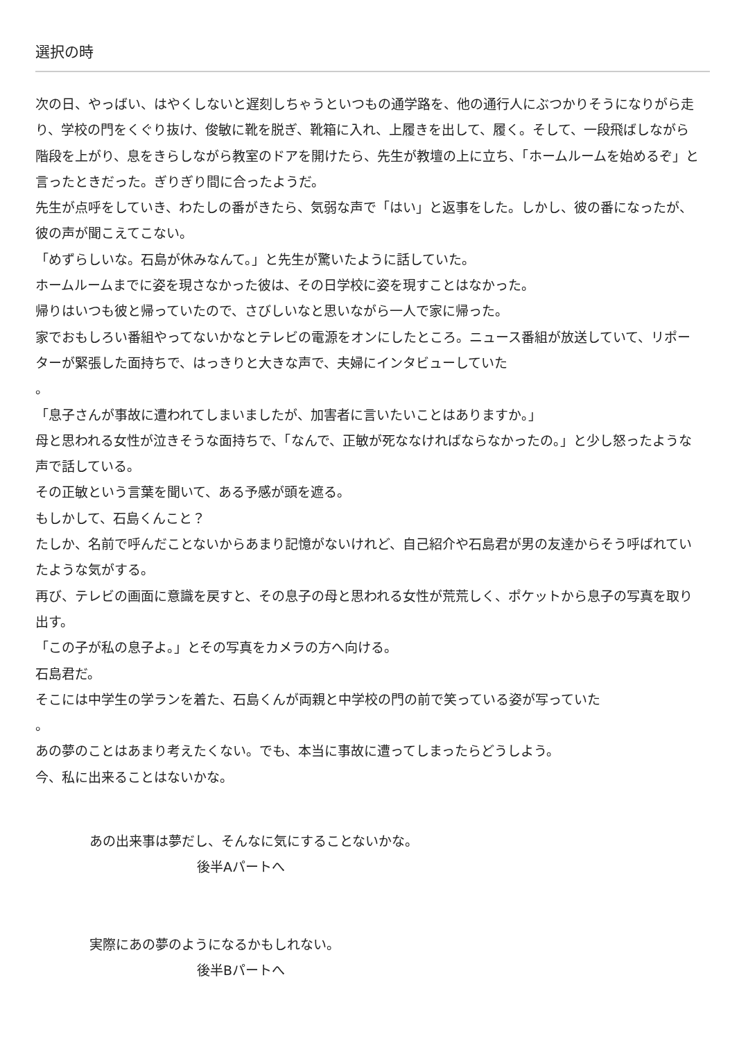選択の時
次の日、やっばい、はやくしないと遅刻しちゃうといつもの通学路を、他の通行人にぶつかりそうになりがら走り、学校の門をくぐり抜け、俊敏に靴を脱ぎ、靴箱に入れ、上履きを出して、履く。そして、一段飛ばしながら階段を上がり、息をきらしながら教室のドアを開けたら、先生が教壇の上に立ち、「ホームルームを始めるぞ」と言ったときだった。ぎりぎり間に合ったようだ。
先生が点呼をしていき、わたしの番がきたら、気弱な声で「はい」と返事をした。しかし、彼の番になったが、彼の声が聞こえてこない。
「めずらしいな。石島が休みなんて。」と先生が驚いたように話していた。
ホームルームまでに姿を現さなかった彼は、その日学校に姿を現すことはなかった。
帰りはいつも彼と帰っていたので、さびしいなと思いながら一人で家に帰った。
家でおもしろい番組やってないかなとテレビの電源をオンにしたところ。ニュース番組が放送していて、リポーターが緊張した面持ちで、はっきりと大きな声で、夫婦にインタビューしていた
。
「息子さんが事故に遭われてしまいましたが、加害者に言いたいことはありますか。」
母と思われる女性が泣きそうな面持ちで、「なんで、正敏が死ななければならなかったの。」と少し怒ったような声で話している。
その正敏という言葉を聞いて、ある予感が頭を遮る。
もしかして、石島くんこと？
たしか、名前で呼んだことないからあまり記憶がないけれど、自己紹介や石島君が男の友達からそう呼ばれていたような気がする。
再び、テレビの画面に意識を戻すと、その息子の母と思われる女性が荒荒しく、ポケットから息子の写真を取り出す。
「この子が私の息子よ。」とその写真をカメラの方へ向ける。
石島君だ。
そこには中学生の学ランを着た、石島くんが両親と中学校の門の前で笑っている姿が写っていた
。
あの夢のことはあまり考えたくない。でも、本当に事故に遭ってしまったらどうしよう。
今、私に出来ることはないかな。
あの出来事は夢だし、そんなに気にすることないかな。
後半Aパートへ
実際にあの夢のようになるかもしれない。
後半Bパートへ